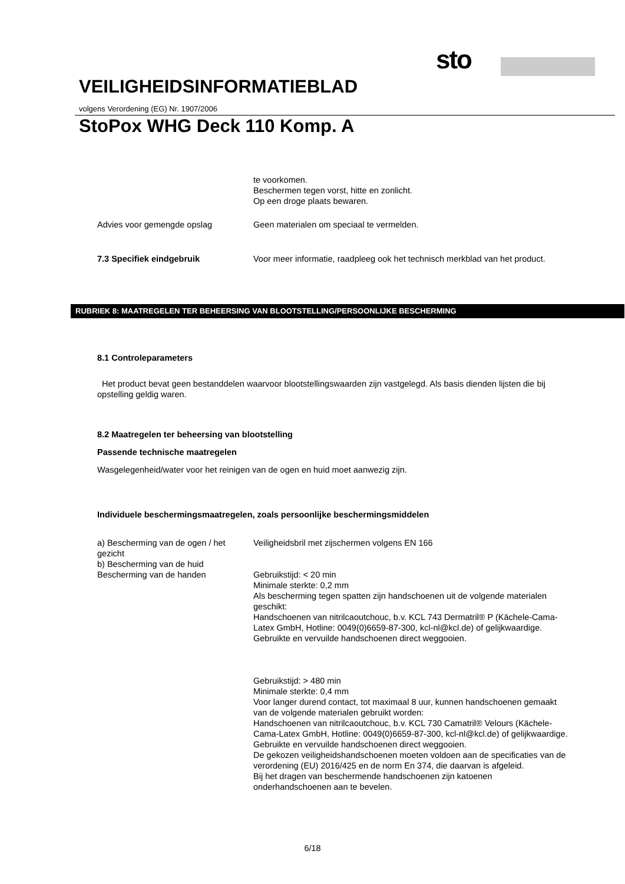sto
VEILIGHEIDSINFORMATIEBLAD
volgens Verordening (EG) Nr. 1907/2006
StoPox WHG Deck 110 Komp. A
te voorkomen.
Beschermen tegen vorst, hitte en zonlicht.
Op een droge plaats bewaren.
Advies voor gemengde opslag Geen materialen om speciaal te vermelden.
7.3 Specifiek eindgebruik Voor meer informatie, raadpleeg ook het technisch merkblad van het product.
RUBRIEK 8: MAATREGELEN TER BEHEERSING VAN BLOOTSTELLING/PERSOONLIJKE BESCHERMING
8.1 Controleparameters
Het product bevat geen bestanddelen waarvoor blootstellingswaarden zijn vastgelegd. Als basis dienden lijsten die bij opstelling geldig waren.
8.2 Maatregelen ter beheersing van blootstelling
Passende technische maatregelen
Wasgelegenheid/water voor het reinigen van de ogen en huid moet aanwezig zijn.
Individuele beschermingsmaatregelen, zoals persoonlijke beschermingsmiddelen
a) Bescherming van de ogen / het gezicht
b) Bescherming van de huid
Bescherming van de handen
Veiligheidsbril met zijschermen volgens EN 166
Gebruikstijd: < 20 min
Minimale sterkte: 0,2 mm
Als bescherming tegen spatten zijn handschoenen uit de volgende materialen geschikt:
Handschoenen van nitrilcaoutchouc, b.v. KCL 743 Dermatril® P (Kächele-Cama-Latex GmbH, Hotline: 0049(0)6659-87-300, kcl-nl@kcl.de) of gelijkwaardige.
Gebruikte en vervuilde handschoenen direct weggooien.
Gebruikstijd: > 480 min
Minimale sterkte: 0,4 mm
Voor langer durend contact, tot maximaal 8 uur, kunnen handschoenen gemaakt van de volgende materialen gebruikt worden:
Handschoenen van nitrilcaoutchouc, b.v. KCL 730 Camatril® Velours (Kächele-Cama-Latex GmbH, Hotline: 0049(0)6659-87-300, kcl-nl@kcl.de) of gelijkwaardige.
Gebruikte en vervuilde handschoenen direct weggooien.
De gekozen veiligheidshandschoenen moeten voldoen aan de specificaties van de verordening (EU) 2016/425 en de norm En 374, die daarvan is afgeleid.
Bij het dragen van beschermende handschoenen zijn katoenen onderhandschoenen aan te bevelen.
6/18